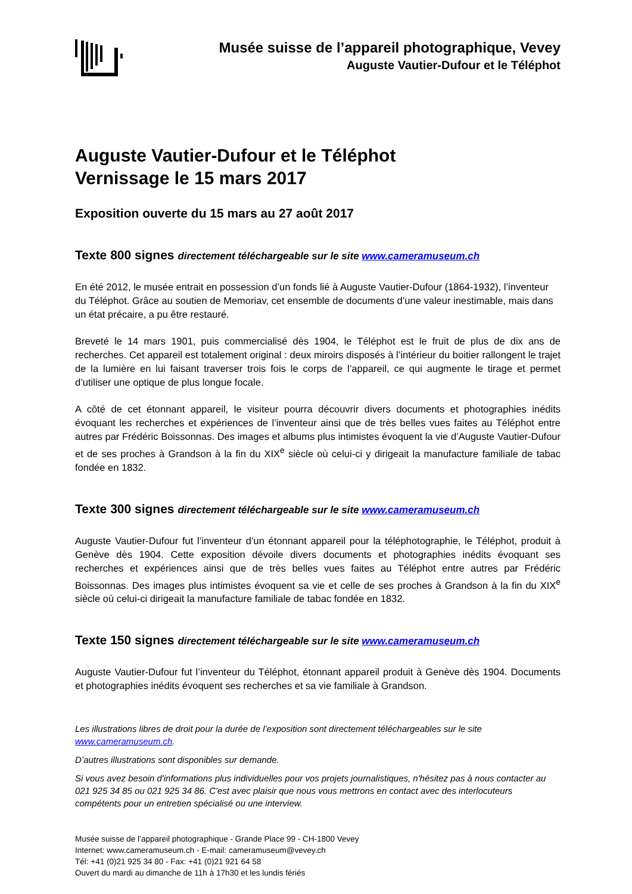Musée suisse de l’appareil photographique, Vevey
Auguste Vautier-Dufour et le Téléphot
Auguste Vautier-Dufour et le Téléphot
Vernissage le 15 mars 2017
Exposition ouverte du 15 mars au 27 août 2017
Texte 800 signes directement téléchargeable sur le site www.cameramuseum.ch
En été 2012, le musée entrait en possession d’un fonds lié à Auguste Vautier-Dufour (1864-1932), l’inventeur du Téléphot. Grâce au soutien de Memoriav, cet ensemble de documents d’une valeur inestimable, mais dans un état précaire, a pu être restauré.
Breveté le 14 mars 1901, puis commercialisé dès 1904, le Téléphot est le fruit de plus de dix ans de recherches. Cet appareil est totalement original : deux miroirs disposés à l’intérieur du boitier rallongent le trajet de la lumière en lui faisant traverser trois fois le corps de l’appareil, ce qui augmente le tirage et permet d’utiliser une optique de plus longue focale.
A côté de cet étonnant appareil, le visiteur pourra découvrir divers documents et photographies inédits évoquant les recherches et expériences de l’inventeur ainsi que de très belles vues faites au Téléphot entre autres par Frédéric Boissonnas. Des images et albums plus intimistes évoquent la vie d’Auguste Vautier-Dufour et de ses proches à Grandson à la fin du XIX<sup>e</sup> siècle où celui-ci y dirigeait la manufacture familiale de tabac fondée en 1832.
Texte 300 signes directement téléchargeable sur le site www.cameramuseum.ch
Auguste Vautier-Dufour fut l’inventeur d’un étonnant appareil pour la téléphotographie, le Téléphot, produit à Genève dès 1904. Cette exposition dévoile divers documents et photographies inédits évoquant ses recherches et expériences ainsi que de très belles vues faites au Téléphot entre autres par Frédéric Boissonnas. Des images plus intimistes évoquent sa vie et celle de ses proches à Grandson à la fin du XIX<sup>e</sup> siècle où celui-ci dirigeait la manufacture familiale de tabac fondée en 1832.
Texte 150 signes directement téléchargeable sur le site www.cameramuseum.ch
Auguste Vautier-Dufour fut l’inventeur du Téléphot, étonnant appareil produit à Genève dès 1904. Documents et photographies inédits évoquent ses recherches et sa vie familiale à Grandson.
Les illustrations libres de droit pour la durée de l’exposition sont directement téléchargeables sur le site www.cameramuseum.ch.
D’autres illustrations sont disponibles sur demande.
Si vous avez besoin d'informations plus individuelles pour vos projets journalistiques, n'hésitez pas à nous contacter au 021 925 34 85 ou 021 925 34 86. C'est avec plaisir que nous vous mettrons en contact avec des interlocuteurs compétents pour un entretien spécialisé ou une interview.
Musée suisse de l’appareil photographique - Grande Place 99 - CH-1800 Vevey
Internet: www.cameramuseum.ch - E-mail: cameramuseum@vevey.ch
Tél: +41 (0)21 925 34 80 - Fax: +41 (0)21 921 64 58
Ouvert du mardi au dimanche de 11h à 17h30 et les lundis fériés